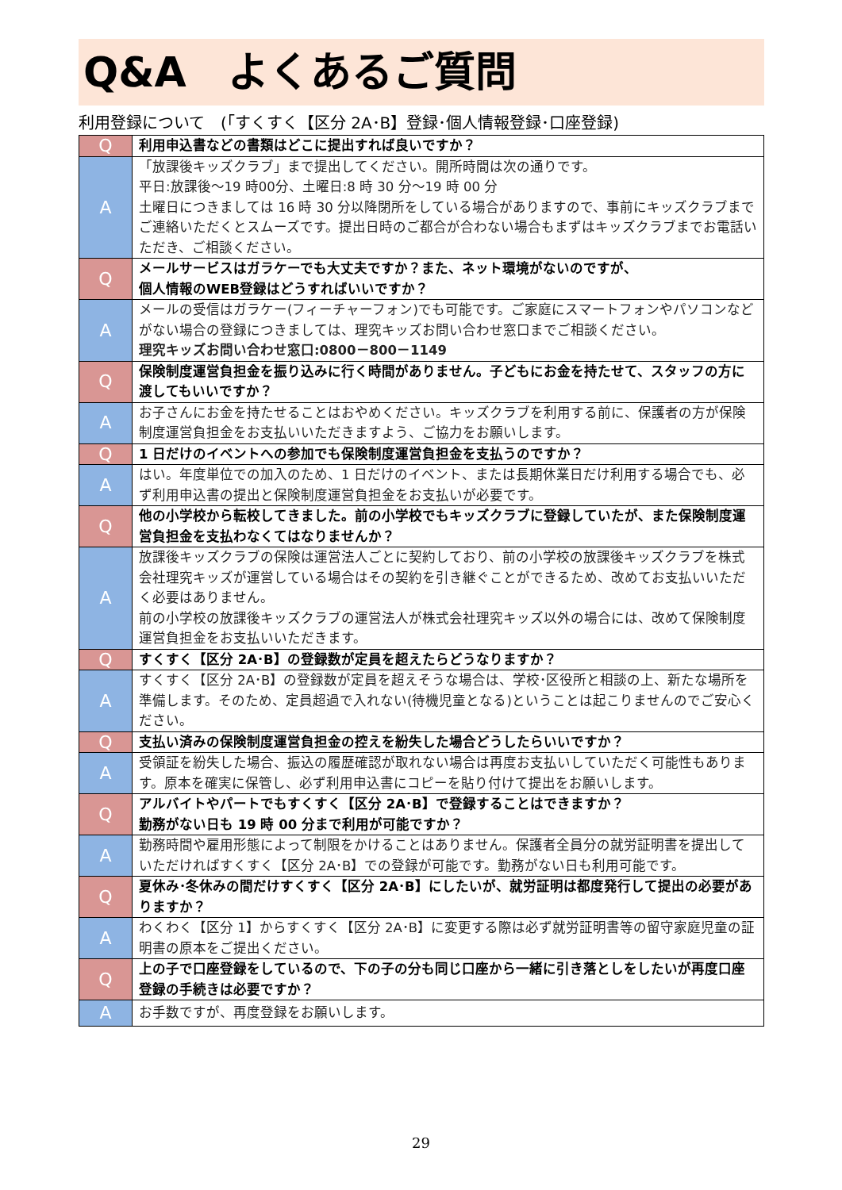Q&A　よくあるご質問
利用登録について　(「すくすく【区分 2A･B】登録･個人情報登録･口座登録)
| Q | 利用申込書などの書類はどこに提出すれば良いですか？ |
| A | 「放課後キッズクラブ」まで提出してください。開所時間は次の通りです。 平日:放課後～19 時00分、土曜日:8 時 30 分～19 時 00 分 土曜日につきましては 16 時 30 分以降閉所をしている場合がありますので、事前にキッズクラブまでご連絡いただくとスムーズです。提出日時のご都合が合わない場合もまずはキッズクラブまでお電話いただき、ご相談ください。 |
| Q | メールサービスはガラケーでも大丈夫ですか？また、ネット環境がないのですが、 個人情報のWEB登録はどうすればいいですか？ |
| A | メールの受信はガラケー(フィーチャーフォン)でも可能です。ご家庭にスマートフォンやパソコンなどがない場合の登録につきましては、理究キッズお問い合わせ窓口までご相談ください。 理究キッズお問い合わせ窓口:0800－800－1149 |
| Q | 保険制度運営負担金を振り込みに行く時間がありません。子どもにお金を持たせて、スタッフの方に渡してもいいですか？ |
| A | お子さんにお金を持たせることはおやめください。キッズクラブを利用する前に、保護者の方が保険制度運営負担金をお支払いいただきますよう、ご協力をお願いします。 |
| Q | 1 日だけのイベントへの参加でも保険制度運営負担金を支払うのですか？ |
| A | はい。年度単位での加入のため、1 日だけのイベント、または長期休業日だけ利用する場合でも、必ず利用申込書の提出と保険制度運営負担金をお支払いが必要です。 |
| Q | 他の小学校から転校してきました。前の小学校でもキッズクラブに登録していたが、また保険制度運営負担金を支払わなくてはなりませんか？ |
| A | 放課後キッズクラブの保険は運営法人ごとに契約しており、前の小学校の放課後キッズクラブを株式会社理究キッズが運営している場合はその契約を引き継ぐことができるため、改めてお支払いいただく必要はありません。 前の小学校の放課後キッズクラブの運営法人が株式会社理究キッズ以外の場合には、改めて保険制度運営負担金をお支払いいただきます。 |
| Q | すくすく【区分 2A･B】の登録数が定員を超えたらどうなりますか？ |
| A | すくすく【区分 2A･B】の登録数が定員を超えそうな場合は、学校･区役所と相談の上、新たな場所を準備します。そのため、定員超過で入れない(待機児童となる)ということは起こりませんのでご安心ください。 |
| Q | 支払い済みの保険制度運営負担金の控えを紛失した場合どうしたらいいですか？ |
| A | 受領証を紛失した場合、振込の履歴確認が取れない場合は再度お支払いしていただく可能性もあります。原本を確実に保管し、必ず利用申込書にコピーを貼り付けて提出をお願いします。 |
| Q | アルバイトやパートでもすくすく【区分 2A･B】で登録することはできますか？ 勤務がない日も 19 時 00 分まで利用が可能ですか？ |
| A | 勤務時間や雇用形態によって制限をかけることはありません。保護者全員分の就労証明書を提出していただければすくすく【区分 2A･B】での登録が可能です。勤務がない日も利用可能です。 |
| Q | 夏休み･冬休みの間だけすくすく【区分 2A･B】にしたいが、就労証明は都度発行して提出の必要がありますか？ |
| A | わくわく【区分 1】からすくすく【区分 2A･B】に変更する際は必ず就労証明書等の留守家庭児童の証明書の原本をご提出ください。 |
| Q | 上の子で口座登録をしているので、下の子の分も同じ口座から一緒に引き落としをしたいが再度口座登録の手続きは必要ですか？ |
| A | お手数ですが、再度登録をお願いします。 |
29